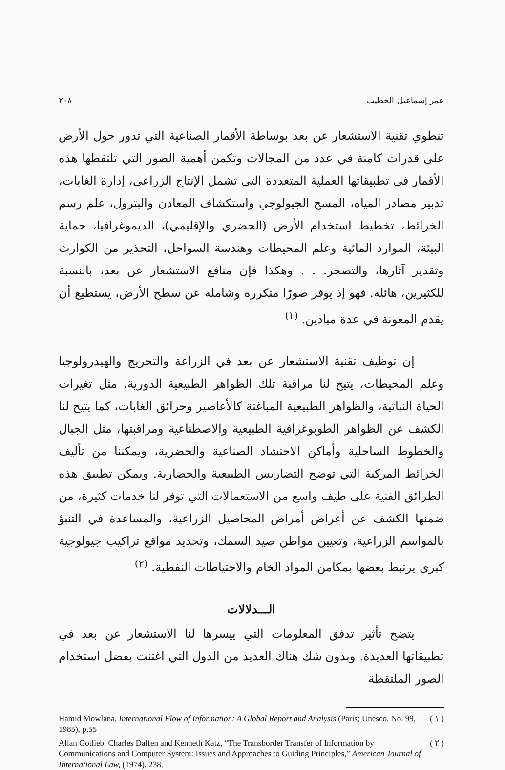عمر إسماعيل الخطيب ٢٠٨
تنطوي تقنية الاستشعار عن بعد بوساطة الأقمار الصناعية التي تدور حول الأرض على قدرات كامنة في عدد من المجالات وتكمن أهمية الصور التي تلتقطها هذه الأقمار في تطبيقاتها العملية المتعددة التي تشمل الإنتاج الزراعي، إدارة الغابات، تدبير مصادر المياه، المسح الجيولوجي واستكشاف المعادن والبترول، علم رسم الخرائط، تخطيط استخدام الأرض (الحضري والإقليمي)، الديموغرافيا، حماية البيئة، الموارد المائية وعلم المحيطات وهندسة السواحل، التحذير من الكوارث وتقدير آثارها، والتصحر. . . وهكذا فإن منافع الاستشعار عن بعد، بالنسبة للكثيرين، هائلة. فهو إذ يوفر صورًا متكررة وشاملة عن سطح الأرض، يستطيع أن يقدم المعونة في عدة ميادين. <sup>(١)</sup>
إن توظيف تقنية الاستشعار عن بعد في الزراعة والتحريج والهيدرولوجيا وعلم المحيطات، يتيح لنا مراقبة تلك الظواهر الطبيعية الدورية، مثل تغيرات الحياة النباتية، والظواهر الطبيعية المباغتة كالأعاصير وحرائق الغابات، كما يتيح لنا الكشف عن الظواهر الطوبوغرافية الطبيعية والاصطناعية ومراقبتها، مثل الجبال والخطوط الساحلية وأماكن الاحتشاد الصناعية والحضرية، ويمكننا من تأليف الخرائط المركبة التي توضح التضاريس الطبيعية والحضارية. ويمكن تطبيق هذه الطرائق الفنية على طيف واسع من الاستعمالات التي توفر لنا خدمات كثيرة، من ضمنها الكشف عن أعراض أمراض المحاصيل الزراعية، والمساعدة في التنبؤ بالمواسم الزراعية، وتعيين مواطن صيد السمك، وتحديد مواقع تراكيب جيولوجية كبرى يرتبط بعضها بمكامن المواد الخام والاحتياطات النفطية. <sup>(٢)</sup>
الـــدلالات
يتضح تأثير تدفق المعلومات التي ييسرها لنا الاستشعار عن بعد في تطبيقاتها العديدة. وبدون شك هناك العديد من الدول التي اغتنت بفضل استخدام الصور الملتقطة
( ١ ) Hamid Mowlana, International Flow of Information: A Global Report and Analysis (Paris; Unesco, No. 99, 1985), p.55
( ٢ ) Allan Gotlieb, Charles Dalfen and Kenneth Katz, “The Transborder Transfer of Information by Communications and Computer System: Issues and Approaches to Guiding Principles,” American Journal of International Law, (1974), 238.